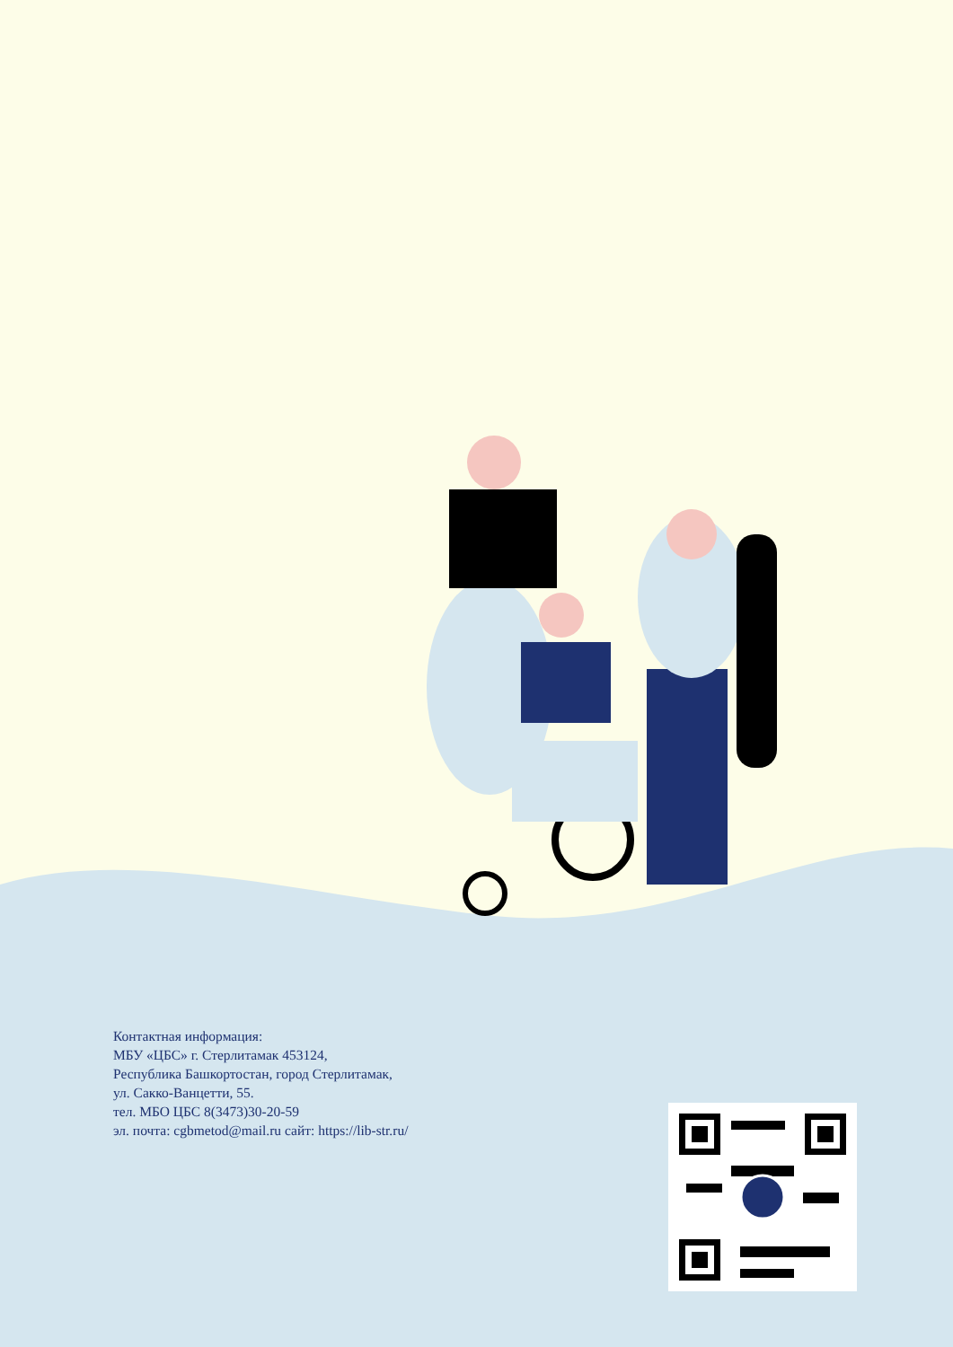Контактная информация:
МБУ «ЦБС» г. Стерлитамак 453124,
Республика Башкортостан, город Стерлитамак,
ул. Сакко-Ванцетти, 55.
тел. МБО ЦБС 8(3473)30-20-59
эл. почта: cgbmetod@mail.ru сайт: https://lib-str.ru/